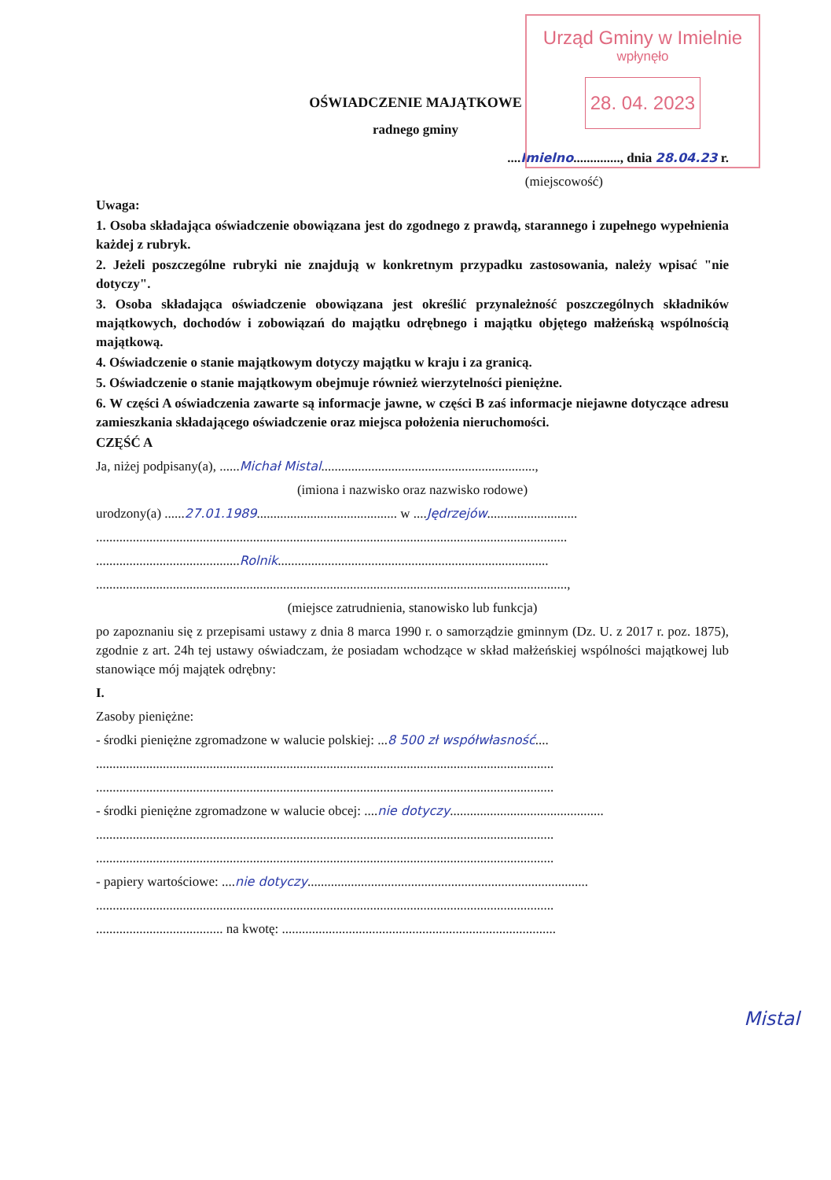Urząd Gminy w Imielnie
wpłynęło
28. 04. 2023
OŚWIADCZENIE MAJĄTKOWE
radnego gminy
....Imielno.............., dnia 28.04.23 r.
(miejscowość)
Uwaga:
1. Osoba składająca oświadczenie obowiązana jest do zgodnego z prawdą, starannego i zupełnego wypełnienia każdej z rubryk.
2. Jeżeli poszczególne rubryki nie znajdują w konkretnym przypadku zastosowania, należy wpisać "nie dotyczy".
3. Osoba składająca oświadczenie obowiązana jest określić przynależność poszczególnych składników majątkowych, dochodów i zobowiązań do majątku odrębnego i majątku objętego małżeńską wspólnością majątkową.
4. Oświadczenie o stanie majątkowym dotyczy majątku w kraju i za granicą.
5. Oświadczenie o stanie majątkowym obejmuje również wierzytelności pieniężne.
6. W części A oświadczenia zawarte są informacje jawne, w części B zaś informacje niejawne dotyczące adresu zamieszkania składającego oświadczenie oraz miejsca położenia nieruchomości.
CZĘŚĆ A
Ja, niżej podpisany(a), ......Michał Mistal................................................................,
(imiona i nazwisko oraz nazwisko rodowe)
urodzony(a) ......27.01.1989.......................................... w ....Jędrzejów...........................
.............................................................................................................................................
...........................................Rolnik.................................................................................
.............................................................................................................................................,
(miejsce zatrudnienia, stanowisko lub funkcja)
po zapoznaniu się z przepisami ustawy z dnia 8 marca 1990 r. o samorządzie gminnym (Dz. U. z 2017 r. poz. 1875), zgodnie z art. 24h tej ustawy oświadczam, że posiadam wchodzące w skład małżeńskiej wspólności majątkowej lub stanowiące mój majątek odrębny:
I.
Zasoby pieniężne:
- środki pieniężne zgromadzone w walucie polskiej: ...8 500 zł współwłasność....
.........................................................................................................................................
.........................................................................................................................................
- środki pieniężne zgromadzone w walucie obcej: ....nie dotyczy..............................................
.........................................................................................................................................
.........................................................................................................................................
- papiery wartościowe: ....nie dotyczy....................................................................................
.........................................................................................................................................
...................................... na kwotę: ..................................................................................
Mistal